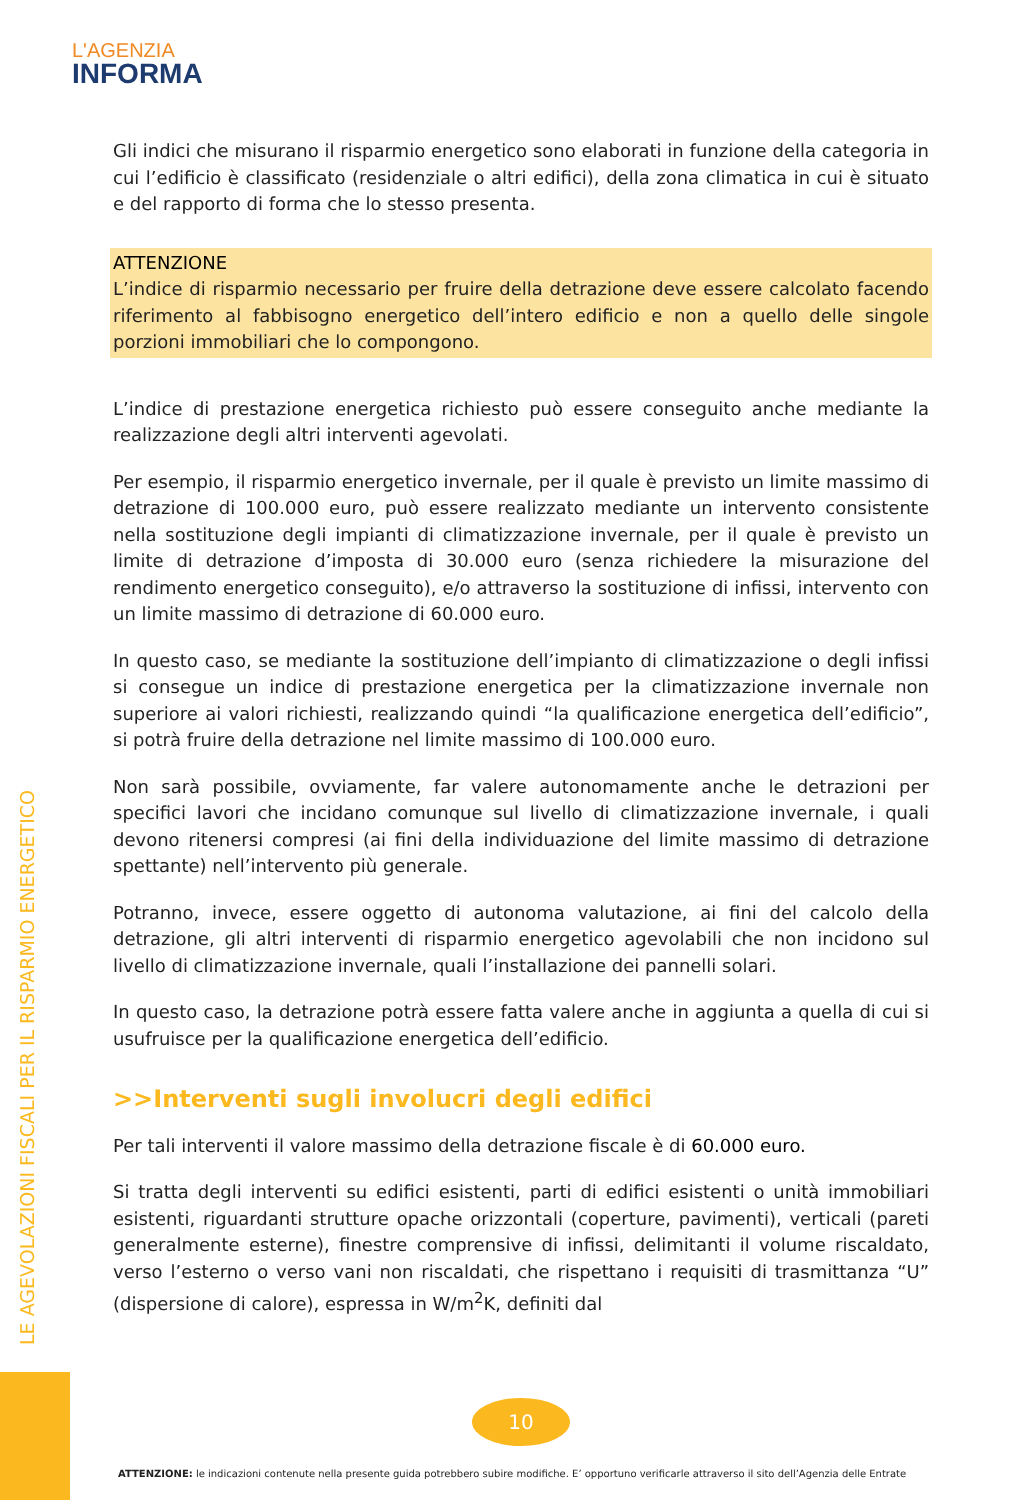L'AGENZIA
INFORMA
Gli indici che misurano il risparmio energetico sono elaborati in funzione della categoria in cui l’edificio è classificato (residenziale o altri edifici), della zona climatica in cui è situato e del rapporto di forma che lo stesso presenta.
ATTENZIONE
L’indice di risparmio necessario per fruire della detrazione deve essere calcolato facendo riferimento al fabbisogno energetico dell’intero edificio e non a quello delle singole porzioni immobiliari che lo compongono.
L’indice di prestazione energetica richiesto può essere conseguito anche mediante la realizzazione degli altri interventi agevolati.
Per esempio, il risparmio energetico invernale, per il quale è previsto un limite massimo di detrazione di 100.000 euro, può essere realizzato mediante un intervento consistente nella sostituzione degli impianti di climatizzazione invernale, per il quale è previsto un limite di detrazione d’imposta di 30.000 euro (senza richiedere la misurazione del rendimento energetico conseguito), e/o attraverso la sostituzione di infissi, intervento con un limite massimo di detrazione di 60.000 euro.
In questo caso, se mediante la sostituzione dell’impianto di climatizzazione o degli infissi si consegue un indice di prestazione energetica per la climatizzazione invernale non superiore ai valori richiesti, realizzando quindi “la qualificazione energetica dell’edificio”, si potrà fruire della detrazione nel limite massimo di 100.000 euro.
Non sarà possibile, ovviamente, far valere autonomamente anche le detrazioni per specifici lavori che incidano comunque sul livello di climatizzazione invernale, i quali devono ritenersi compresi (ai fini della individuazione del limite massimo di detrazione spettante) nell’intervento più generale.
Potranno, invece, essere oggetto di autonoma valutazione, ai fini del calcolo della detrazione, gli altri interventi di risparmio energetico agevolabili che non incidono sul livello di climatizzazione invernale, quali l’installazione dei pannelli solari.
In questo caso, la detrazione potrà essere fatta valere anche in aggiunta a quella di cui si usufruisce per la qualificazione energetica dell’edificio.
>>Interventi sugli involucri degli edifici
Per tali interventi il valore massimo della detrazione fiscale è di 60.000 euro.
Si tratta degli interventi su edifici esistenti, parti di edifici esistenti o unità immobiliari esistenti, riguardanti strutture opache orizzontali (coperture, pavimenti), verticali (pareti generalmente esterne), finestre comprensive di infissi, delimitanti il volume riscaldato, verso l’esterno o verso vani non riscaldati, che rispettano i requisiti di trasmittanza “U” (dispersione di calore), espressa in W/m<sup>2</sup>K, definiti dal
LE AGEVOLAZIONI FISCALI PER IL RISPARMIO ENERGETICO
10
ATTENZIONE: le indicazioni contenute nella presente guida potrebbero subire modifiche. E’ opportuno verificarle attraverso il sito dell’Agenzia delle Entrate